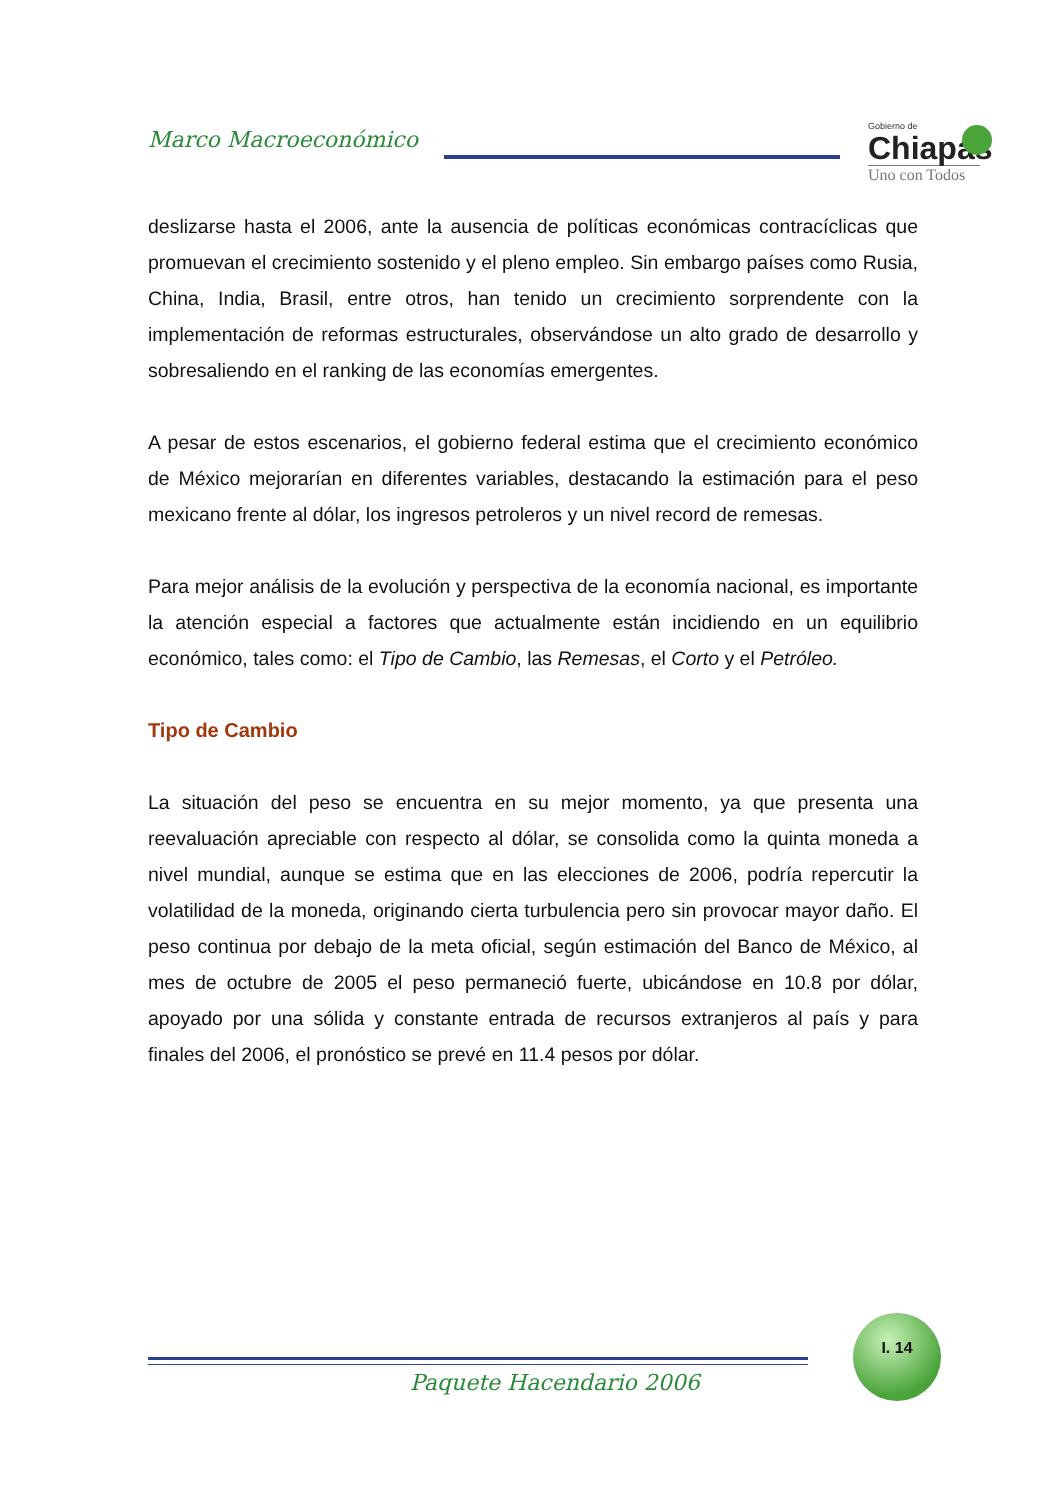Marco Macroeconómico
Gobierno de
Chiapas
Uno con Todos
deslizarse hasta el 2006, ante la ausencia de políticas económicas contracíclicas que promuevan el crecimiento sostenido y el pleno empleo. Sin embargo países como Rusia, China, India, Brasil, entre otros, han tenido un crecimiento sorprendente con la implementación de reformas estructurales, observándose un alto grado de desarrollo y sobresaliendo en el ranking de las economías emergentes.
A pesar de estos escenarios, el gobierno federal estima que el crecimiento económico de México mejorarían en diferentes variables, destacando la estimación para el peso mexicano frente al dólar, los ingresos petroleros y un nivel record de remesas.
Para mejor análisis de la evolución y perspectiva de la economía nacional, es importante la atención especial a factores que actualmente están incidiendo en un equilibrio económico, tales como: el Tipo de Cambio, las Remesas, el Corto y el Petróleo.
Tipo de Cambio
La situación del peso se encuentra en su mejor momento, ya que presenta una reevaluación apreciable con respecto al dólar, se consolida como la quinta moneda a nivel mundial, aunque se estima que en las elecciones de 2006, podría repercutir la volatilidad de la moneda, originando cierta turbulencia pero sin provocar mayor daño. El peso continua por debajo de la meta oficial, según estimación del Banco de México, al mes de octubre de 2005 el peso permaneció fuerte, ubicándose en 10.8 por dólar, apoyado por una sólida y constante entrada de recursos extranjeros al país y para finales del 2006, el pronóstico se prevé en 11.4 pesos por dólar.
I. 14
Paquete Hacendario 2006